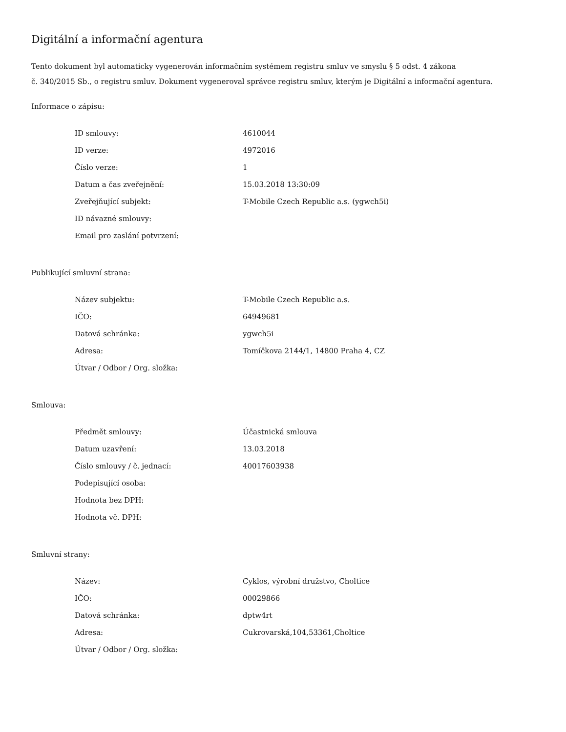Digitální a informační agentura
Tento dokument byl automaticky vygenerován informačním systémem registru smluv ve smyslu § 5 odst. 4 zákona
č. 340/2015 Sb., o registru smluv. Dokument vygeneroval správce registru smluv, kterým je Digitální a informační agentura.
Informace o zápisu:
| ID smlouvy: | 4610044 |
| ID verze: | 4972016 |
| Číslo verze: | 1 |
| Datum a čas zveřejnění: | 15.03.2018 13:30:09 |
| Zveřejňující subjekt: | T-Mobile Czech Republic a.s. (ygwch5i) |
| ID návazné smlouvy: | |
| Email pro zaslání potvrzení: | |
Publikující smluvní strana:
| Název subjektu: | T-Mobile Czech Republic a.s. |
| IČO: | 64949681 |
| Datová schránka: | ygwch5i |
| Adresa: | Tomíčkova 2144/1, 14800 Praha 4, CZ |
| Útvar / Odbor / Org. složka: | |
Smlouva:
| Předmět smlouvy: | Účastnická smlouva |
| Datum uzavření: | 13.03.2018 |
| Číslo smlouvy / č. jednací: | 40017603938 |
| Podepisující osoba: | |
| Hodnota bez DPH: | |
| Hodnota vč. DPH: | |
Smluvní strany:
| Název: | Cyklos, výrobní družstvo, Choltice |
| IČO: | 00029866 |
| Datová schránka: | dptw4rt |
| Adresa: | Cukrovarská,104,53361,Choltice |
| Útvar / Odbor / Org. složka: | |